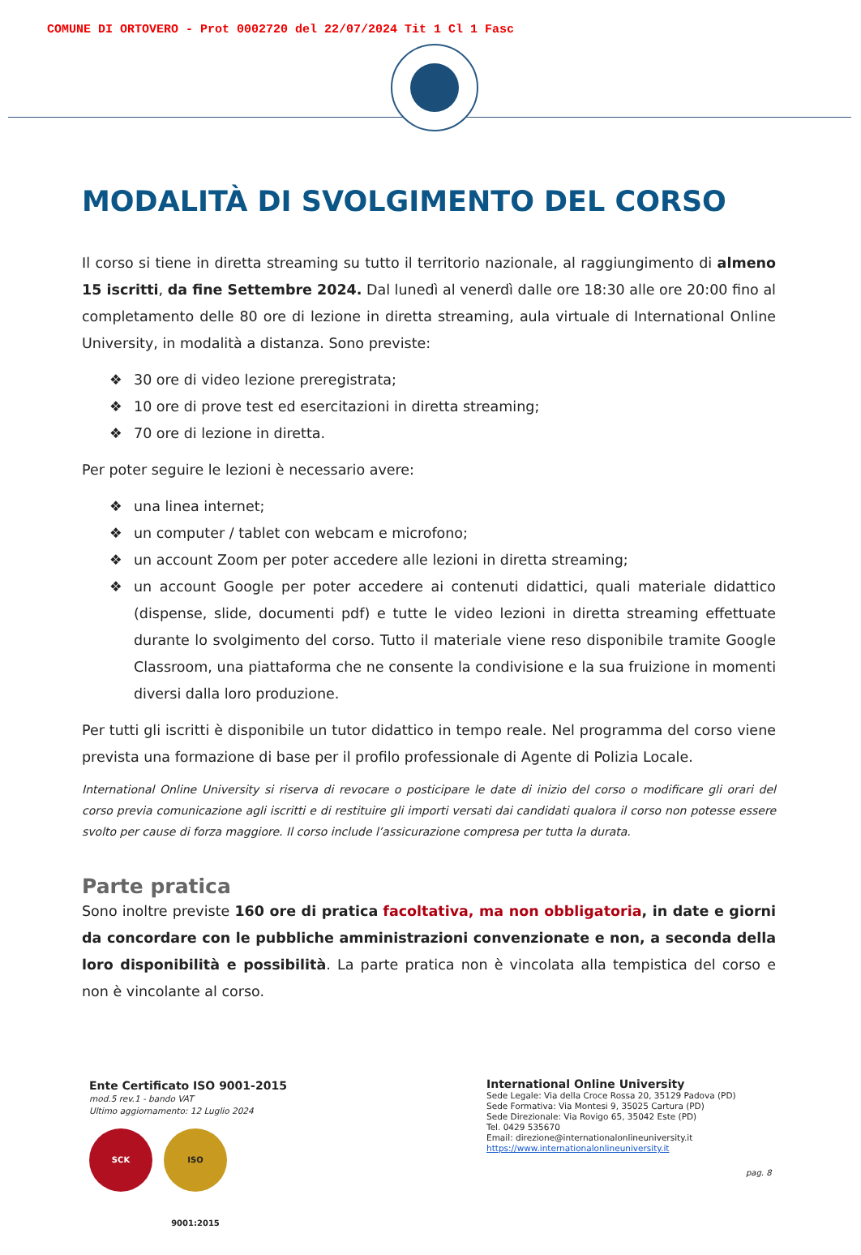COMUNE DI ORTOVERO - Prot 0002720 del 22/07/2024 Tit 1 Cl 1 Fasc
MODALITÀ DI SVOLGIMENTO DEL CORSO
Il corso si tiene in diretta streaming su tutto il territorio nazionale, al raggiungimento di almeno 15 iscritti, da fine Settembre 2024. Dal lunedì al venerdì dalle ore 18:30 alle ore 20:00 fino al completamento delle 80 ore di lezione in diretta streaming, aula virtuale di International Online University, in modalità a distanza. Sono previste:
❖ 30 ore di video lezione preregistrata;
❖ 10 ore di prove test ed esercitazioni in diretta streaming;
❖ 70 ore di lezione in diretta.
Per poter seguire le lezioni è necessario avere:
❖ una linea internet;
❖ un computer / tablet con webcam e microfono;
❖ un account Zoom per poter accedere alle lezioni in diretta streaming;
❖ un account Google per poter accedere ai contenuti didattici, quali materiale didattico (dispense, slide, documenti pdf) e tutte le video lezioni in diretta streaming effettuate durante lo svolgimento del corso. Tutto il materiale viene reso disponibile tramite Google Classroom, una piattaforma che ne consente la condivisione e la sua fruizione in momenti diversi dalla loro produzione.
Per tutti gli iscritti è disponibile un tutor didattico in tempo reale. Nel programma del corso viene prevista una formazione di base per il profilo professionale di Agente di Polizia Locale.
International Online University si riserva di revocare o posticipare le date di inizio del corso o modificare gli orari del corso previa comunicazione agli iscritti e di restituire gli importi versati dai candidati qualora il corso non potesse essere svolto per cause di forza maggiore. Il corso include l’assicurazione compresa per tutta la durata.
Parte pratica
Sono inoltre previste 160 ore di pratica facoltativa, ma non obbligatoria, in date e giorni da concordare con le pubbliche amministrazioni convenzionate e non, a seconda della loro disponibilità e possibilità. La parte pratica non è vincolata alla tempistica del corso e non è vincolante al corso.
Ente Certificato ISO 9001-2015
mod.5 rev.1 - bando VAT
Ultimo aggiornamento: 12 Luglio 2024
SCK ISO 9001:2015
International Online University
Sede Legale: Via della Croce Rossa 20, 35129 Padova (PD)
Sede Formativa: Via Montesi 9, 35025 Cartura (PD)
Sede Direzionale: Via Rovigo 65, 35042 Este (PD)
Tel. 0429 535670
Email: direzione@internationalonlineuniversity.it
https://www.internationalonlineuniversity.it
pag. 8